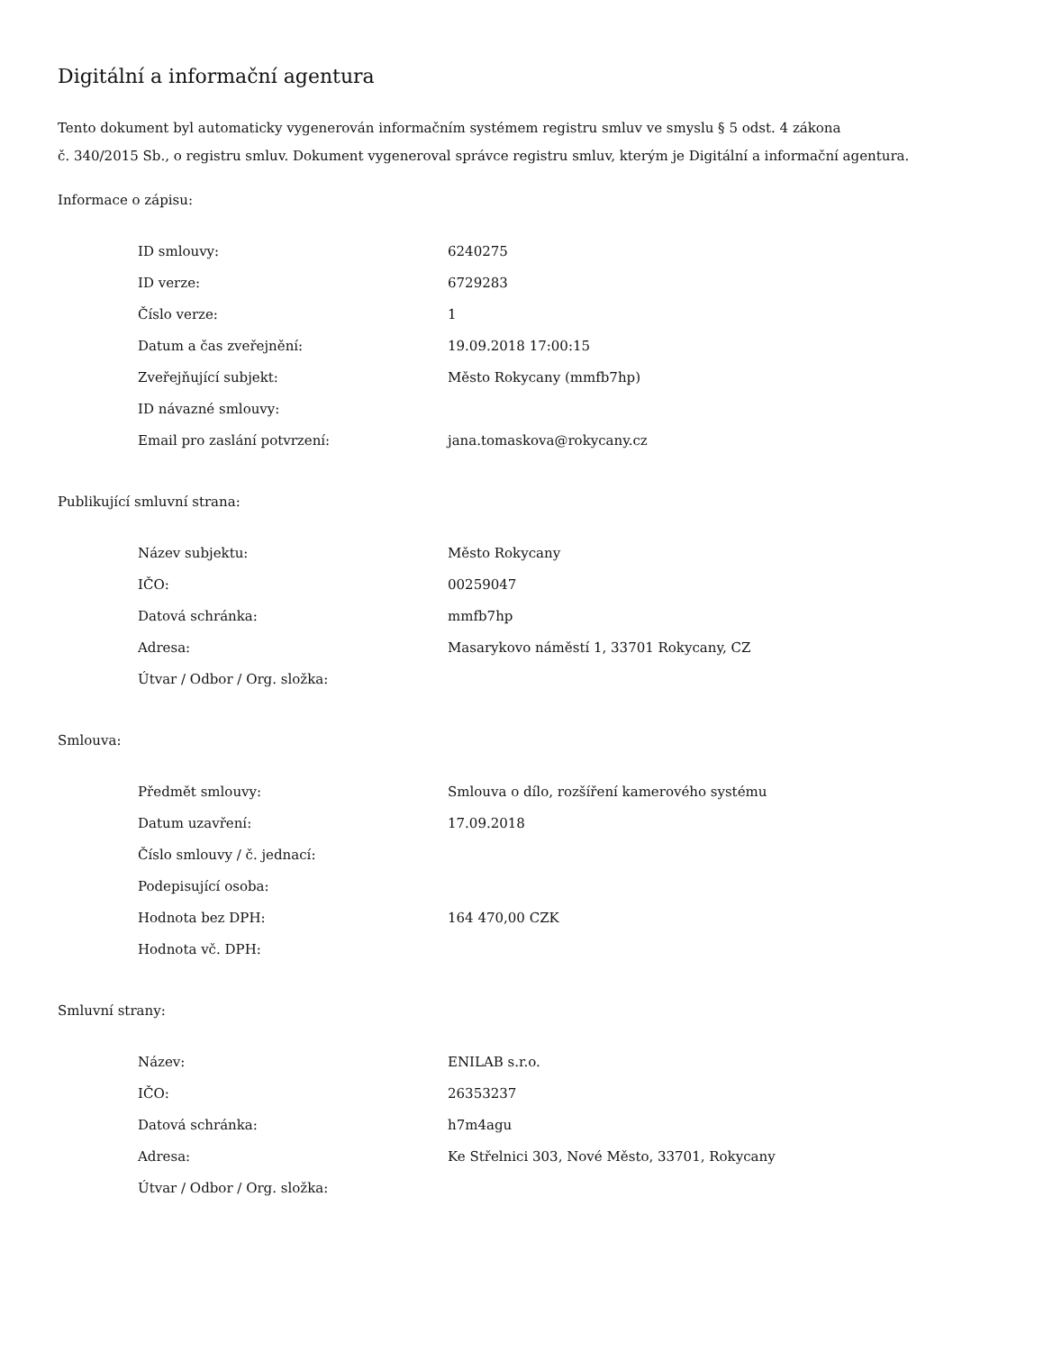Digitální a informační agentura
Tento dokument byl automaticky vygenerován informačním systémem registru smluv ve smyslu § 5 odst. 4 zákona
č. 340/2015 Sb., o registru smluv. Dokument vygeneroval správce registru smluv, kterým je Digitální a informační agentura.
Informace o zápisu:
| ID smlouvy: | 6240275 |
| ID verze: | 6729283 |
| Číslo verze: | 1 |
| Datum a čas zveřejnění: | 19.09.2018 17:00:15 |
| Zveřejňující subjekt: | Město Rokycany (mmfb7hp) |
| ID návazné smlouvy: | |
| Email pro zaslání potvrzení: | jana.tomaskova@rokycany.cz |
Publikující smluvní strana:
| Název subjektu: | Město Rokycany |
| IČO: | 00259047 |
| Datová schránka: | mmfb7hp |
| Adresa: | Masarykovo náměstí 1, 33701 Rokycany, CZ |
| Útvar / Odbor / Org. složka: | |
Smlouva:
| Předmět smlouvy: | Smlouva o dílo, rozšíření kamerového systému |
| Datum uzavření: | 17.09.2018 |
| Číslo smlouvy / č. jednací: | |
| Podepisující osoba: | |
| Hodnota bez DPH: | 164 470,00 CZK |
| Hodnota vč. DPH: | |
Smluvní strany:
| Název: | ENILAB s.r.o. |
| IČO: | 26353237 |
| Datová schránka: | h7m4agu |
| Adresa: | Ke Střelnici 303, Nové Město, 33701, Rokycany |
| Útvar / Odbor / Org. složka: | |